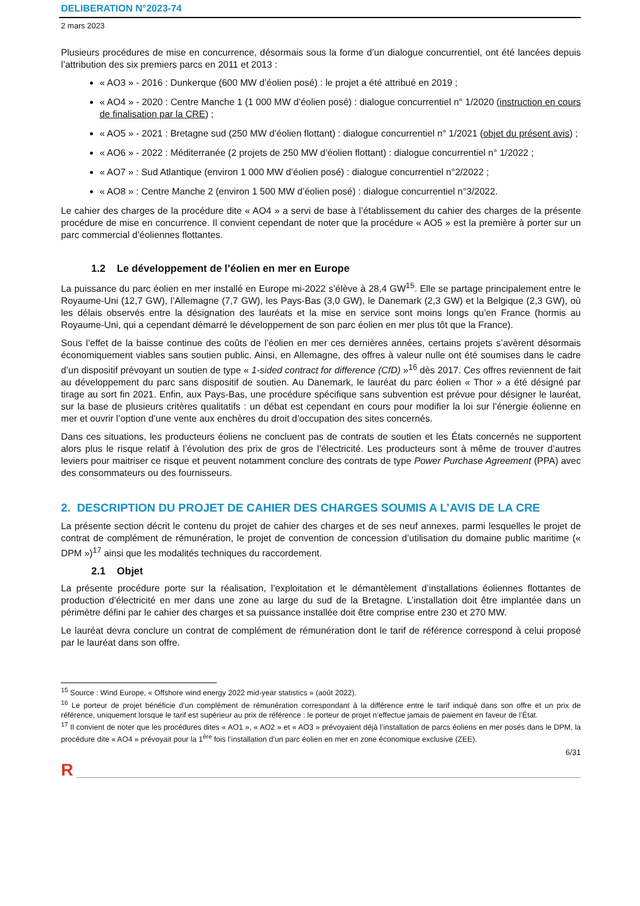DELIBERATION N°2023-74
2 mars 2023
Plusieurs procédures de mise en concurrence, désormais sous la forme d’un dialogue concurrentiel, ont été lancées depuis l’attribution des six premiers parcs en 2011 et 2013 :
« AO3 » - 2016 : Dunkerque (600 MW d’éolien posé) : le projet a été attribué en 2019 ;
« AO4 » - 2020 : Centre Manche 1 (1 000 MW d’éolien posé) : dialogue concurrentiel n° 1/2020 (instruction en cours de finalisation par la CRE) ;
« AO5 » - 2021 : Bretagne sud (250 MW d’éolien flottant) : dialogue concurrentiel n° 1/2021 (objet du présent avis) ;
« AO6 » - 2022 : Méditerranée (2 projets de 250 MW d’éolien flottant) : dialogue concurrentiel n° 1/2022 ;
« AO7 » : Sud Atlantique (environ 1 000 MW d’éolien posé) : dialogue concurrentiel n°2/2022 ;
« AO8 » : Centre Manche 2 (environ 1 500 MW d’éolien posé) : dialogue concurrentiel n°3/2022.
Le cahier des charges de la procédure dite « AO4 » a servi de base à l’établissement du cahier des charges de la présente procédure de mise en concurrence. Il convient cependant de noter que la procédure « AO5 » est la première à porter sur un parc commercial d’éoliennes flottantes.
1.2 Le développement de l’éolien en mer en Europe
La puissance du parc éolien en mer installé en Europe mi-2022 s’élève à 28,4 GW<sup>15</sup>. Elle se partage principalement entre le Royaume-Uni (12,7 GW), l’Allemagne (7,7 GW), les Pays-Bas (3,0 GW), le Danemark (2,3 GW) et la Belgique (2,3 GW), où les délais observés entre la désignation des lauréats et la mise en service sont moins longs qu’en France (hormis au Royaume-Uni, qui a cependant démarré le développement de son parc éolien en mer plus tôt que la France).
Sous l’effet de la baisse continue des coûts de l’éolien en mer ces dernières années, certains projets s’avèrent désormais économiquement viables sans soutien public. Ainsi, en Allemagne, des offres à valeur nulle ont été soumises dans le cadre d’un dispositif prévoyant un soutien de type « 1-sided contract for difference (CfD) »<sup>16</sup> dès 2017. Ces offres reviennent de fait au développement du parc sans dispositif de soutien. Au Danemark, le lauréat du parc éolien « Thor » a été désigné par tirage au sort fin 2021. Enfin, aux Pays-Bas, une procédure spécifique sans subvention est prévue pour désigner le lauréat, sur la base de plusieurs critères qualitatifs : un débat est cependant en cours pour modifier la loi sur l’énergie éolienne en mer et ouvrir l’option d’une vente aux enchères du droit d’occupation des sites concernés.
Dans ces situations, les producteurs éoliens ne concluent pas de contrats de soutien et les États concernés ne supportent alors plus le risque relatif à l’évolution des prix de gros de l’électricité. Les producteurs sont à même de trouver d’autres leviers pour maitriser ce risque et peuvent notamment conclure des contrats de type Power Purchase Agreement (PPA) avec des consommateurs ou des fournisseurs.
2. DESCRIPTION DU PROJET DE CAHIER DES CHARGES SOUMIS A L’AVIS DE LA CRE
La présente section décrit le contenu du projet de cahier des charges et de ses neuf annexes, parmi lesquelles le projet de contrat de complément de rémunération, le projet de convention de concession d’utilisation du domaine public maritime (« DPM »)<sup>17</sup> ainsi que les modalités techniques du raccordement.
2.1 Objet
La présente procédure porte sur la réalisation, l’exploitation et le démantèlement d’installations éoliennes flottantes de production d’électricité en mer dans une zone au large du sud de la Bretagne. L’installation doit être implantée dans un périmètre défini par le cahier des charges et sa puissance installée doit être comprise entre 230 et 270 MW.
Le lauréat devra conclure un contrat de complément de rémunération dont le tarif de référence correspond à celui proposé par le lauréat dans son offre.
<sup>15</sup> Source : Wind Europe, « Offshore wind energy 2022 mid-year statistics » (août 2022).
<sup>16</sup> Le porteur de projet bénéficie d’un complément de rémunération correspondant à la différence entre le tarif indiqué dans son offre et un prix de référence, uniquement lorsque le tarif est supérieur au prix de référence : le porteur de projet n’effectue jamais de paiement en faveur de l’État.
<sup>17</sup> Il convient de noter que les procédures dites « AO1 », « AO2 » et « AO3 » prévoyaient déjà l’installation de parcs éoliens en mer posés dans le DPM, la procédure dite « AO4 » prévoyait pour la 1<sup>ère</sup> fois l’installation d’un parc éolien en mer en zone économique exclusive (ZEE).
6/31
R